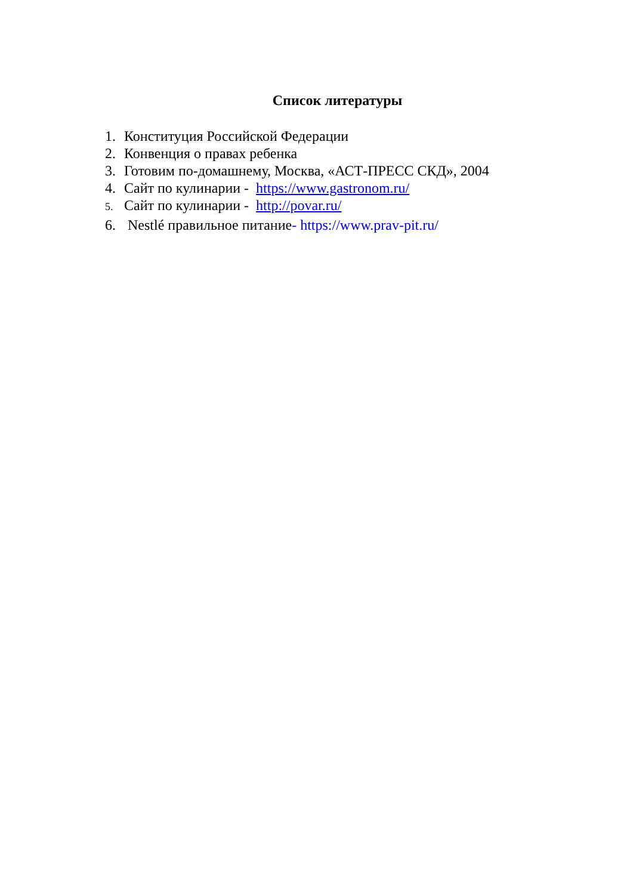Список литературы
1. Конституция Российской Федерации
2. Конвенция о правах ребенка
3. Готовим по-домашнему, Москва, «АСТ-ПРЕСС СКД», 2004
4. Сайт по кулинарии - https://www.gastronom.ru/
5. Сайт по кулинарии - http://povar.ru/
6. Nestlé правильное питание- https://www.prav-pit.ru/